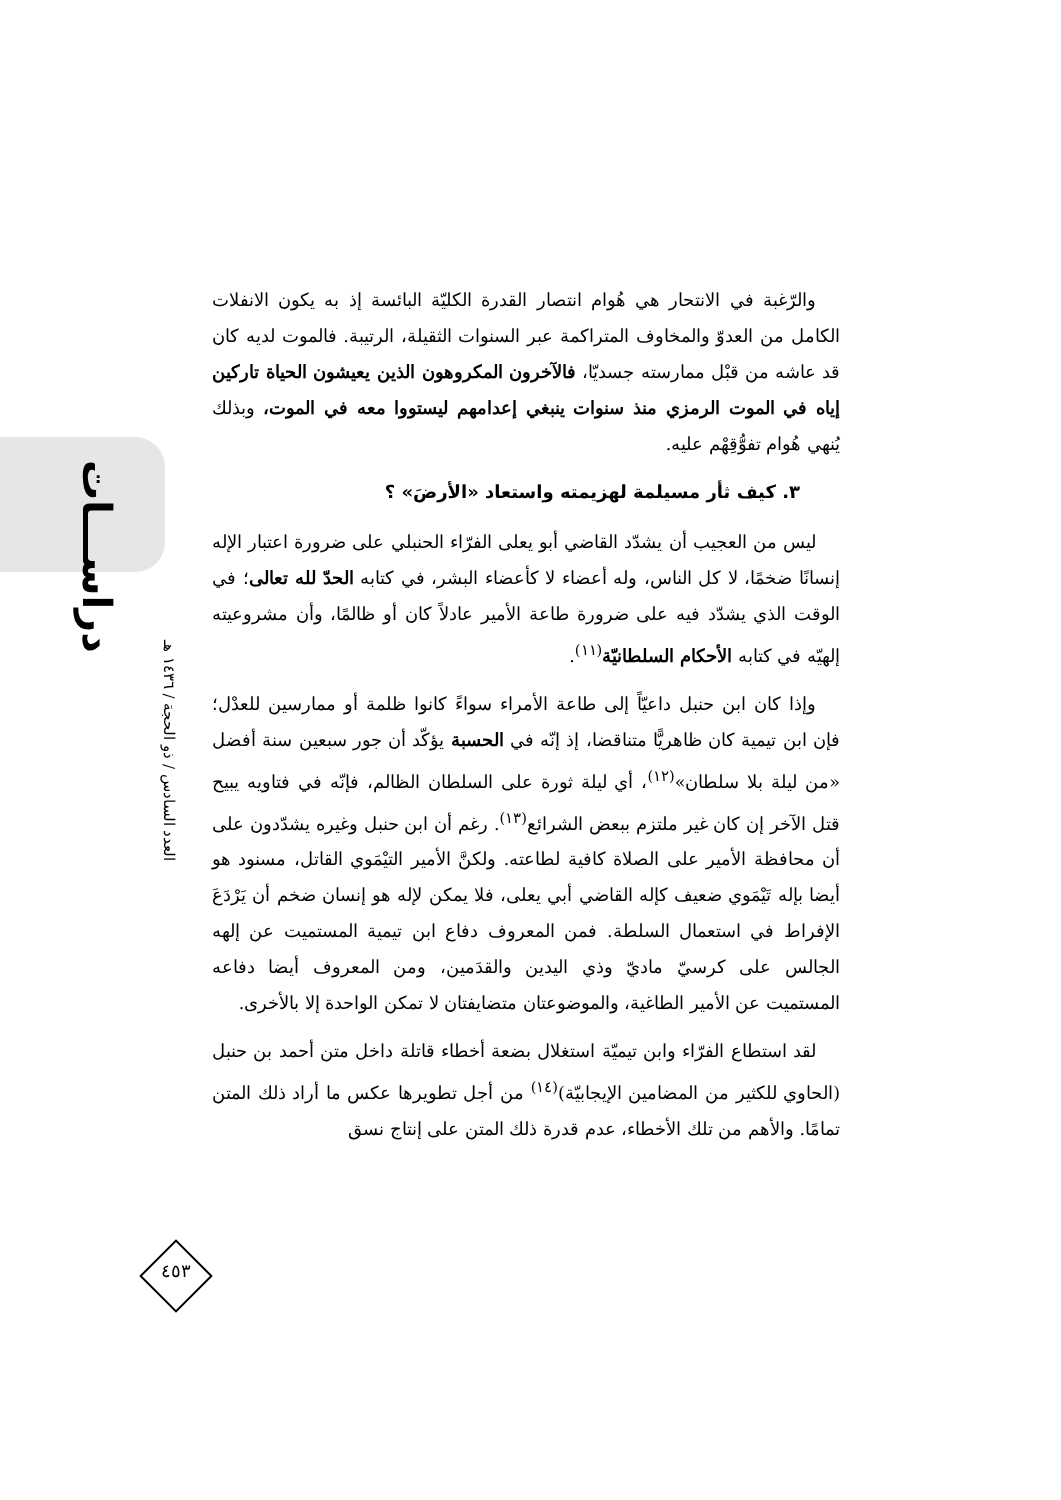دراســـات
العدد السادس / ذو الحجة / ١٤٣٦ هـ
٤٥٣
والرّغبة في الانتحار هي هُوام انتصار القدرة الكليّة البائسة إذ به يكون الانفلات الكامل من العدوّ والمخاوف المتراكمة عبر السنوات الثقيلة، الرتيبة. فالموت لديه كان قد عاشه من قبْل ممارسته جسديّا، فالآخرون المكروهون الذين يعيشون الحياة تاركين إياه في الموت الرمزي منذ سنوات ينبغي إعدامهم ليستووا معه في الموت، وبذلك يُنهي هُوام تفوُّقِهْم عليه.
٣. كيف ثأر مسيلمة لهزيمته واستعاد «الأرضَ» ؟
ليس من العجيب أن يشدّد القاضي أبو يعلى الفرّاء الحنبلي على ضرورة اعتبار الإله إنسانًا ضخمًا، لا كل الناس، وله أعضاء لا كأعضاء البشر، في كتابه الحدّ لله تعالى؛ في الوقت الذي يشدّد فيه على ضرورة طاعة الأمير عادلاً كان أو ظالمًا، وأن مشروعيته إلهيّه في كتابه الأحكام السلطانيّة<sup>(١١)</sup>.
وإذا كان ابن حنبل داعيّاً إلى طاعة الأمراء سواءً كانوا ظلمة أو ممارسين للعدْل؛ فإن ابن تيمية كان ظاهريًّا متناقضا، إذ إنّه في الحسبة يؤكّد أن جور سبعين سنة أفضل «من ليلة بلا سلطان»<sup>(١٢)</sup>، أي ليلة ثورة على السلطان الظالم، فإنّه في فتاويه يبيح قتل الآخر إن كان غير ملتزم ببعض الشرائع<sup>(١٣)</sup>. رغم أن ابن حنبل وغيره يشدّدون على أن محافظة الأمير على الصلاة كافية لطاعته. ولكنَّ الأمير التيْمَوي القاتل، مسنود هو أيضا بإله تَيْمَوي ضعيف كإله القاضي أبي يعلى، فلا يمكن لإله هو إنسان ضخم أن يَرْدَعَ الإفراط في استعمال السلطة. فمن المعروف دفاع ابن تيمية المستميت عن إلهه الجالس على كرسيّ ماديّ وذي اليدين والقدَمين، ومن المعروف أيضا دفاعه المستميت عن الأمير الطاغية، والموضوعتان متضايفتان لا تمكن الواحدة إلا بالأخرى.
لقد استطاع الفرّاء وابن تيميّة استغلال بضعة أخطاء قاتلة داخل متن أحمد بن حنبل (الحاوي للكثير من المضامين الإيجابيّة)<sup>(١٤)</sup> من أجل تطويرها عكس ما أراد ذلك المتن تمامًا. والأهم من تلك الأخطاء، عدم قدرة ذلك المتن على إنتاج نسق